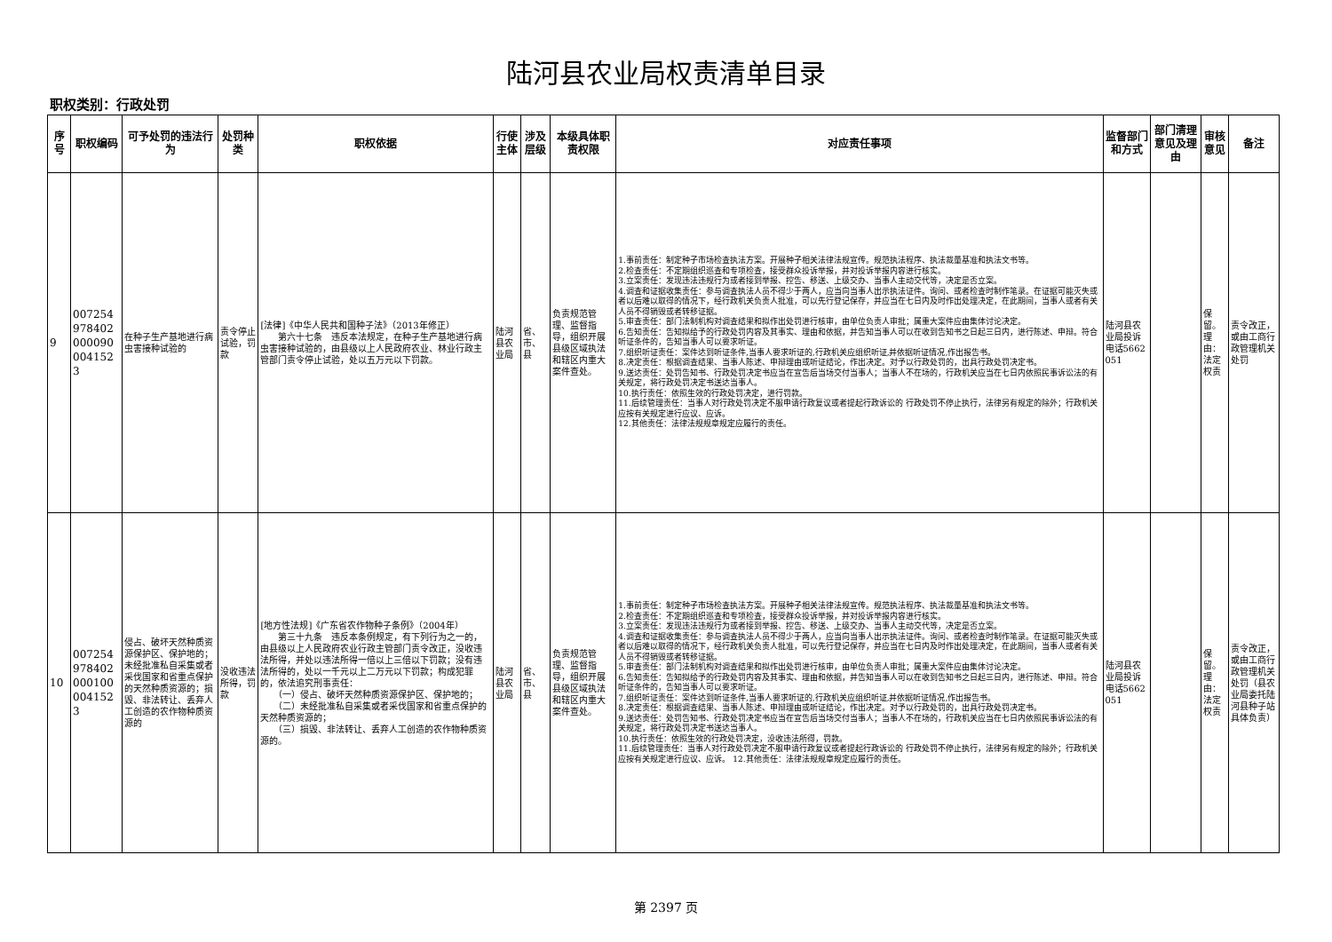陆河县农业局权责清单目录
职权类别：行政处罚
| 序号 | 职权编码 | 可予处罚的违法行为 | 处罚种类 | 职权依据 | 行使主体 | 涉及层级 | 本级具体职责权限 | 对应责任事项 | 监督部门和方式 | 部门清理意见及理由 | 审核意见 | 备注 |
| --- | --- | --- | --- | --- | --- | --- | --- | --- | --- | --- | --- | --- |
| 9 | 0072549784020000900041523 | 在种子生产基地进行病虫害接种试验的 | 责令停止试验，罚款 | [法律]《中华人民共和国种子法》（2013年修正） 第六十七条 违反本法规定，在种子生产基地进行病虫害接种试验的，由县级以上人民政府农业、林业行政主管部门责令停止试验，处以五万元以下罚款。 | 陆河县农业局 | 省、市、县 | 负责规范管理、监督指导，组织开展县级区域执法和辖区内重大案件查处。 | 1.事前责任：制定种子市场检查执法方案。开展种子相关法律法规宣传。规范执法程序、执法裁量基准和执法文书等。 2.检查责任：不定期组织巡查和专项检查，接受群众投诉举报，并对投诉举报内容进行核实。 3.立案责任：发现违法违规行为或者接到举报、控告、移送、上级交办、当事人主动交代等，决定是否立案。 4.调查和证据收集责任：参与调查执法人员不得少于两人，应当向当事人出示执法证件。询问、或者检查时制作笔录。在证据可能灭失或者以后难以取得的情况下，经行政机关负责人批准，可以先行登记保存，并应当在七日内及时作出处理决定，在此期间，当事人或者有关人员不得销毁或者转移证据。 5.审查责任：部门法制机构对调查结果和拟作出处罚进行核审，由单位负责人审批；属重大案件应由集体讨论决定。 6.告知责任：告知拟给予的行政处罚内容及其事实、理由和依据，并告知当事人可以在收到告知书之日起三日内，进行陈述、申辩。符合听证条件的，告知当事人可以要求听证。 7.组织听证责任：案件达到听证条件,当事人要求听证的,行政机关应组织听证,并依据听证情况,作出报告书。 8.决定责任：根据调查结果、当事人陈述、申辩理由或听证结论，作出决定。对予以行政处罚的，出具行政处罚决定书。 9.送达责任：处罚告知书、行政处罚决定书应当在宣告后当场交付当事人；当事人不在场的，行政机关应当在七日内依照民事诉讼法的有关规定，将行政处罚决定书送达当事人。 10.执行责任：依照生效的行政处罚决定，进行罚款。 11.后续管理责任：当事人对行政处罚决定不服申请行政复议或者提起行政诉讼的 行政处罚不停止执行，法律另有规定的除外；行政机关应按有关规定进行应议、应诉。 12.其他责任：法律法规规章规定应履行的责任。 | 陆河县农业局投诉电话5662051 | | 保留。理由：法定权责 | 责令改正，或由工商行政管理机关处罚 |
| 10 | 0072549784020001000041523 | 侵占、破坏天然种质资源保护区、保护地的；未经批准私自采集或者采伐国家和省重点保护的天然种质资源的；损毁、非法转让、丢弃人工创造的农作物种质资源的 | 没收违法所得，罚款 | [地方性法规]《广东省农作物种子条例》（2004年） 第三十九条 违反本条例规定，有下列行为之一的，由县级以上人民政府农业行政主管部门责令改正，没收违法所得，并处以违法所得一倍以上三倍以下罚款；没有违法所得的，处以一千元以上二万元以下罚款；构成犯罪的，依法追究刑事责任： （一）侵占、破坏天然种质资源保护区、保护地的； （二）未经批准私自采集或者采伐国家和省重点保护的天然种质资源的； （三）损毁、非法转让、丢弃人工创造的农作物种质资源的。 | 陆河县农业局 | 省、市、县 | 负责规范管理、监督指导，组织开展县级区域执法和辖区内重大案件查处。 | 1.事前责任：制定种子市场检查执法方案。开展种子相关法律法规宣传。规范执法程序、执法裁量基准和执法文书等。 2.检查责任：不定期组织巡查和专项检查，接受群众投诉举报，并对投诉举报内容进行核实。 3.立案责任：发现违法违规行为或者接到举报、控告、移送、上级交办、当事人主动交代等，决定是否立案。 4.调查和证据收集责任：参与调查执法人员不得少于两人，应当向当事人出示执法证件。询问、或者检查时制作笔录。在证据可能灭失或者以后难以取得的情况下，经行政机关负责人批准，可以先行登记保存，并应当在七日内及时作出处理决定，在此期间，当事人或者有关人员不得销毁或者转移证据。 5.审查责任：部门法制机构对调查结果和拟作出处罚进行核审，由单位负责人审批；属重大案件应由集体讨论决定。 6.告知责任：告知拟给予的行政处罚内容及其事实、理由和依据，并告知当事人可以在收到告知书之日起三日内，进行陈述、申辩。符合听证条件的，告知当事人可以要求听证。 7.组织听证责任：案件达到听证条件,当事人要求听证的,行政机关应组织听证,并依据听证情况,作出报告书。 8.决定责任：根据调查结果、当事人陈述、申辩理由或听证结论，作出决定。对予以行政处罚的，出具行政处罚决定书。 9.送达责任：处罚告知书、行政处罚决定书应当在宣告后当场交付当事人；当事人不在场的，行政机关应当在七日内依照民事诉讼法的有关规定，将行政处罚决定书送达当事人。 10.执行责任：依照生效的行政处罚决定，没收违法所得，罚款。 11.后续管理责任：当事人对行政处罚决定不服申请行政复议或者提起行政诉讼的 行政处罚不停止执行，法律另有规定的除外；行政机关应按有关规定进行应议、应诉。 12.其他责任：法律法规规章规定应履行的责任。 | 陆河县农业局投诉电话5662051 | | 保留。理由：法定权责 | 责令改正，或由工商行政管理机关处罚（县农业局委托陆河县种子站具体负责） |
第 2397 页